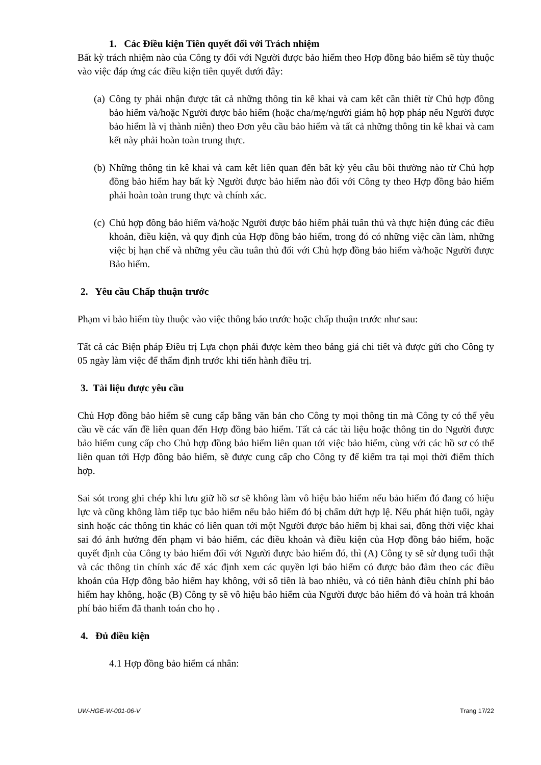1. Các Điều kiện Tiên quyết đối với Trách nhiệm
Bất kỳ trách nhiệm nào của Công ty đối với Người được bảo hiểm theo Hợp đồng bảo hiểm sẽ tùy thuộc vào việc đáp ứng các điều kiện tiên quyết dưới đây:
(a)
Công ty phải nhận được tất cả những thông tin kê khai và cam kết cần thiết từ Chủ hợp đồng bảo hiểm và/hoặc Người được bảo hiểm (hoặc cha/mẹ/người giám hộ hợp pháp nếu Người được bảo hiểm là vị thành niên) theo Đơn yêu cầu bảo hiểm và tất cả những thông tin kê khai và cam kết này phải hoàn toàn trung thực.
(b)
Những thông tin kê khai và cam kết liên quan đến bất kỳ yêu cầu bồi thường nào từ Chủ hợp đồng bảo hiểm hay bất kỳ Người được bảo hiểm nào đối với Công ty theo Hợp đồng bảo hiểm phải hoàn toàn trung thực và chính xác.
(c)
Chủ hợp đồng bảo hiểm và/hoặc Người được bảo hiểm phải tuân thủ và thực hiện đúng các điều khoản, điều kiện, và quy định của Hợp đồng bảo hiểm, trong đó có những việc cần làm, những việc bị hạn chế và những yêu cầu tuân thủ đối với Chủ hợp đồng bảo hiểm và/hoặc Người được Bảo hiểm.
2. Yêu cầu Chấp thuận trước
Phạm vi bảo hiểm tùy thuộc vào việc thông báo trước hoặc chấp thuận trước như sau:
Tất cả các Biện pháp Điều trị Lựa chọn phải được kèm theo bảng giá chi tiết và được gửi cho Công ty 05 ngày làm việc để thẩm định trước khi tiến hành điều trị.
3. Tài liệu được yêu cầu
Chủ Hợp đồng bảo hiểm sẽ cung cấp bằng văn bản cho Công ty mọi thông tin mà Công ty có thể yêu cầu về các vấn đề liên quan đến Hợp đồng bảo hiểm. Tất cả các tài liệu hoặc thông tin do Người được bảo hiểm cung cấp cho Chủ hợp đồng bảo hiểm liên quan tới việc bảo hiểm, cùng với các hồ sơ có thể liên quan tới Hợp đồng bảo hiểm, sẽ được cung cấp cho Công ty để kiểm tra tại mọi thời điểm thích hợp.
Sai sót trong ghi chép khi lưu giữ hồ sơ sẽ không làm vô hiệu bảo hiểm nếu bảo hiểm đó đang có hiệu lực và cũng không làm tiếp tục bảo hiểm nếu bảo hiểm đó bị chấm dứt hợp lệ. Nếu phát hiện tuổi, ngày sinh hoặc các thông tin khác có liên quan tới một Người được bảo hiểm bị khai sai, đồng thời việc khai sai đó ảnh hưởng đến phạm vi bảo hiểm, các điều khoản và điều kiện của Hợp đồng bảo hiểm, hoặc quyết định của Công ty bảo hiểm đối với Người được bảo hiểm đó, thì (A) Công ty sẽ sử dụng tuổi thật và các thông tin chính xác để xác định xem các quyền lợi bảo hiểm có được bảo đảm theo các điều khoản của Hợp đồng bảo hiểm hay không, với số tiền là bao nhiêu, và có tiến hành điều chỉnh phí bảo hiểm hay không, hoặc (B) Công ty sẽ vô hiệu bảo hiểm của Người được bảo hiểm đó và hoàn trả khoản phí bảo hiểm đã thanh toán cho họ .
4. Đủ điều kiện
4.1 Hợp đồng bảo hiểm cá nhân:
UW-HGE-W-001-06-V Trang 17/22